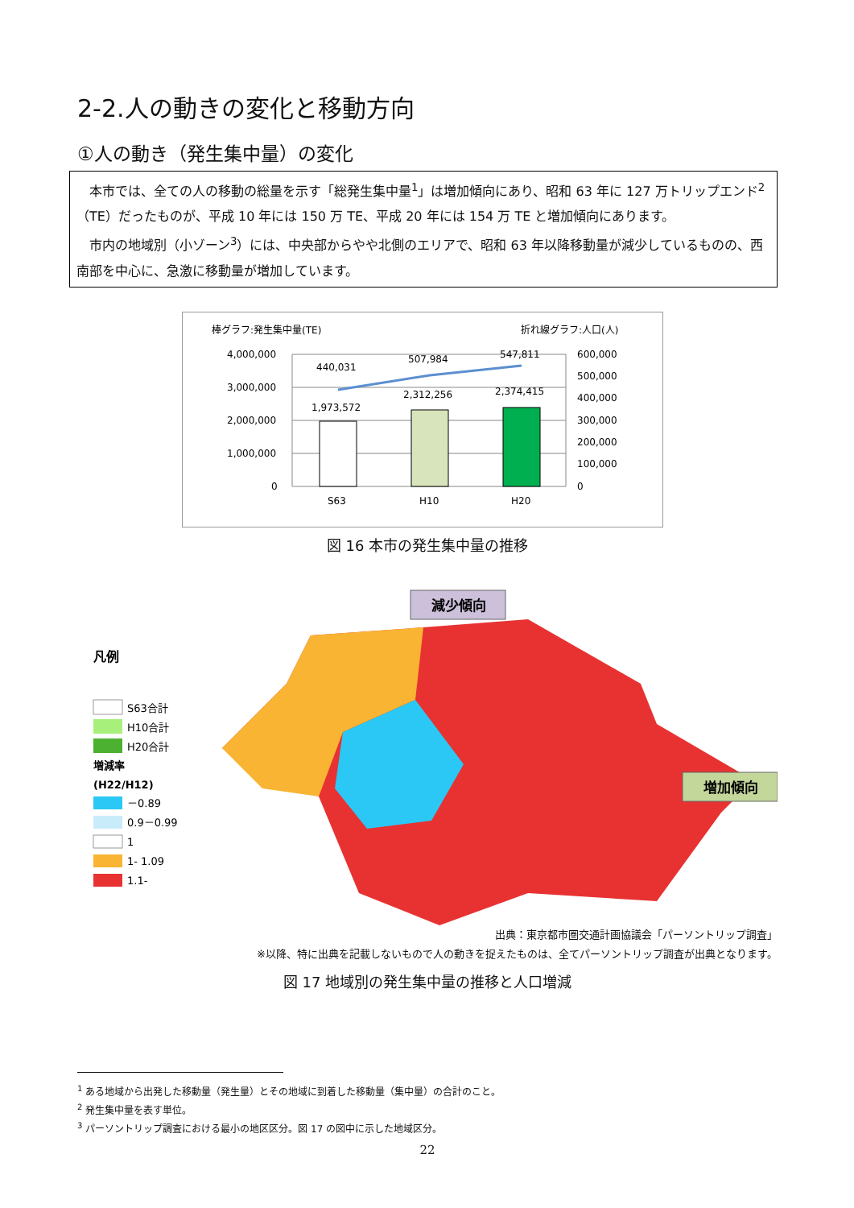2-2.人の動きの変化と移動方向
①人の動き（発生集中量）の変化
本市では、全ての人の移動の総量を示す「総発生集中量<sup>1</sup>」は増加傾向にあり、昭和 63 年に 127 万トリップエンド<sup>2</sup>（TE）だったものが、平成 10 年には 150 万 TE、平成 20 年には 154 万 TE と増加傾向にあります。
市内の地域別（小ゾーン<sup>3</sup>）には、中央部からやや北側のエリアで、昭和 63 年以降移動量が減少しているものの、西南部を中心に、急激に移動量が増加しています。
棒グラフ:発生集中量(TE)
折れ線グラフ:人口(人)
4,000,000
3,000,000
2,000,000
1,000,000
0
600,000
500,000
400,000
300,000
200,000
100,000
0
1,973,572
2,312,256
2,374,415
440,031
507,984
547,811
S63
H10
H20
図 16 本市の発生集中量の推移
凡例
S63合計
H10合計
H20合計
増減率
(H22/H12)
－0.89
0.9－0.99
1
1- 1.09
1.1-
減少傾向
増加傾向
出典：東京都市圏交通計画協議会「パーソントリップ調査」
※以降、特に出典を記載しないもので人の動きを捉えたものは、全てパーソントリップ調査が出典となります。
図 17 地域別の発生集中量の推移と人口増減
<sup>1</sup> ある地域から出発した移動量（発生量）とその地域に到着した移動量（集中量）の合計のこと。
<sup>2</sup> 発生集中量を表す単位。
<sup>3</sup> パーソントリップ調査における最小の地区区分。図 17 の図中に示した地域区分。
22